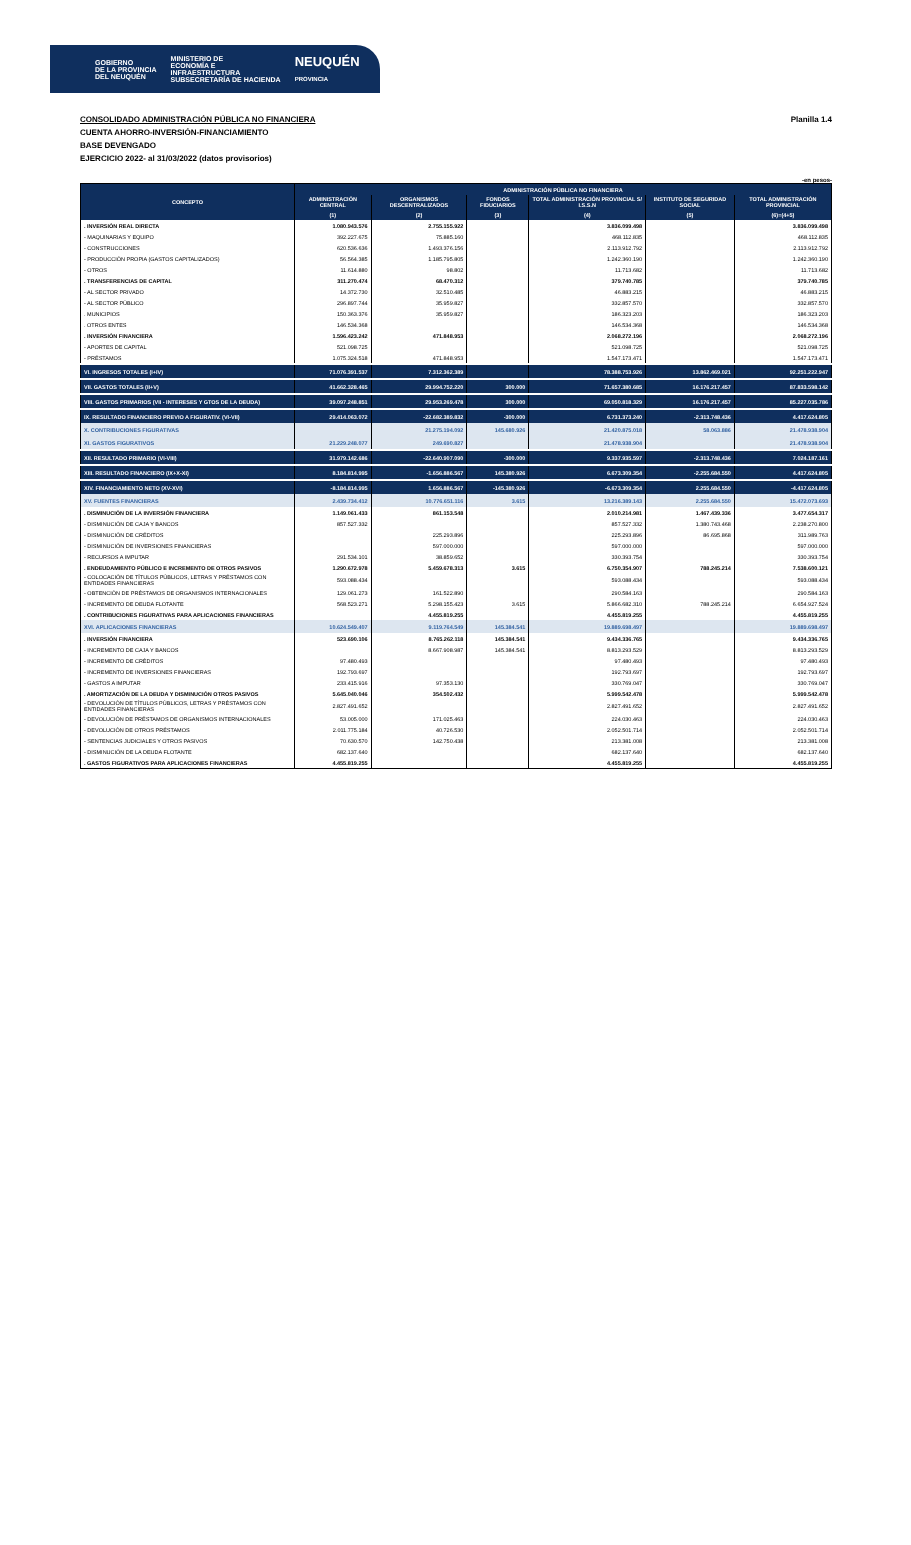GOBIERNO
DE LA PROVINCIA
DEL NEUQUÉN MINISTERIO DE
ECONOMÍA E
INFRAESTRUCTURA
SUBSECRETARÍA DE HACIENDA NEUQUÉN
PROVINCIA
CONSOLIDADO ADMINISTRACIÓN PÚBLICA NO FINANCIERA Planilla 1.4
CUENTA AHORRO-INVERSIÓN-FINANCIAMIENTO
BASE DEVENGADO
EJERCICIO 2022- al 31/03/2022 (datos provisorios)
-en pesos-
| CONCEPTO | ADMINISTRACIÓN PÚBLICA NO FINANCIERA | | | | | |
| --- | --- | --- | --- | --- | --- | --- |
| | ADMINISTRACIÓN CENTRAL | ORGANISMOS DESCENTRALIZADOS | FONDOS FIDUCIARIOS | TOTAL ADMINISTRACIÓN PROVINCIAL S/ I.S.S.N | INSTITUTO DE SEGURIDAD SOCIAL | TOTAL ADMINISTRACIÓN PROVINCIAL |
| | (1) | (2) | (3) | (4) | (5) | (6)=(4+5) |
| . INVERSIÓN REAL DIRECTA | 1.080.943.576 | 2.755.155.922 | | 3.836.099.498 | | 3.836.099.498 |
| - MAQUINARIAS Y EQUIPO | 392.227.675 | 75.885.160 | | 468.112.835 | | 468.112.835 |
| - CONSTRUCCIONES | 620.536.636 | 1.493.376.156 | | 2.113.912.792 | | 2.113.912.792 |
| - PRODUCCIÓN PROPIA (GASTOS CAPITALIZADOS) | 56.564.385 | 1.185.795.805 | | 1.242.360.190 | | 1.242.360.190 |
| - OTROS | 11.614.880 | 98.802 | | 11.713.682 | | 11.713.682 |
| . TRANSFERENCIAS DE CAPITAL | 311.270.474 | 68.470.312 | | 379.740.785 | | 379.740.785 |
| - AL SECTOR PRIVADO | 14.372.730 | 32.510.485 | | 46.883.215 | | 46.883.215 |
| - AL SECTOR PÚBLICO | 296.897.744 | 35.959.827 | | 332.857.570 | | 332.857.570 |
| . MUNICIPIOS | 150.363.376 | 35.959.827 | | 186.323.203 | | 186.323.203 |
| . OTROS ENTES | 146.534.368 | | | 146.534.368 | | 146.534.368 |
| . INVERSIÓN FINANCIERA | 1.596.423.242 | 471.848.953 | | 2.068.272.196 | | 2.068.272.196 |
| - APORTES DE CAPITAL | 521.098.725 | | | 521.098.725 | | 521.098.725 |
| - PRÉSTAMOS | 1.075.324.518 | 471.848.953 | | 1.547.173.471 | | 1.547.173.471 |
| VI. INGRESOS TOTALES (I+IV) | 71.076.391.537 | 7.312.362.389 | | 78.388.753.926 | 13.862.469.021 | 92.251.222.947 |
| VII. GASTOS TOTALES (II+V) | 41.662.328.465 | 29.994.752.220 | 300.000 | 71.657.380.685 | 16.176.217.457 | 87.833.598.142 |
| VIII. GASTOS PRIMARIOS (VII - INTERESES Y GTOS DE LA DEUDA) | 39.097.248.851 | 29.953.269.478 | 300.000 | 69.050.818.329 | 16.176.217.457 | 85.227.035.786 |
| IX. RESULTADO FINANCIERO PREVIO A FIGURATIV. (VI-VII) | 29.414.063.072 | -22.682.389.832 | -300.000 | 6.731.373.240 | -2.313.748.436 | 4.417.624.805 |
| X. CONTRIBUCIONES FIGURATIVAS | | 21.275.194.092 | 145.680.926 | 21.420.875.018 | 58.063.886 | 21.478.938.904 |
| XI. GASTOS FIGURATIVOS | 21.229.248.077 | 249.690.827 | | 21.478.938.904 | | 21.478.938.904 |
| XII. RESULTADO PRIMARIO (VI-VIII) | 31.979.142.686 | -22.640.907.090 | -300.000 | 9.337.935.597 | -2.313.748.436 | 7.024.187.161 |
| XIII. RESULTADO FINANCIERO (IX+X-XI) | 8.184.814.995 | -1.656.886.567 | 145.380.926 | 6.673.309.354 | -2.255.684.550 | 4.417.624.805 |
| XIV. FINANCIAMIENTO NETO (XV-XVI) | -8.184.814.995 | 1.656.886.567 | -145.380.926 | -6.673.309.354 | 2.255.684.550 | -4.417.624.805 |
| XV. FUENTES FINANCIERAS | 2.439.734.412 | 10.776.651.116 | 3.615 | 13.216.389.143 | 2.255.684.550 | 15.472.073.693 |
| . DISMINUCIÓN DE LA INVERSIÓN FINANCIERA | 1.149.061.433 | 861.153.548 | | 2.010.214.981 | 1.467.439.336 | 3.477.654.317 |
| - DISMINUCIÓN DE CAJA Y BANCOS | 857.527.332 | | | 857.527.332 | 1.380.743.468 | 2.238.270.800 |
| - DISMINUCIÓN DE CRÉDITOS | | 225.293.896 | | 225.293.896 | 86.695.868 | 311.989.763 |
| - DISMINUCIÓN DE INVERSIONES FINANCIERAS | | 597.000.000 | | 597.000.000 | | 597.000.000 |
| - RECURSOS A IMPUTAR | 291.534.101 | 38.859.652 | | 330.393.754 | | 330.393.754 |
| . ENDEUDAMIENTO PÚBLICO E INCREMENTO DE OTROS PASIVOS | 1.290.672.978 | 5.459.678.313 | 3.615 | 6.750.354.907 | 788.245.214 | 7.538.600.121 |
| - COLOCACIÓN DE TÍTULOS PÚBLICOS, LETRAS Y PRÉSTAMOS CON ENTIDADES FINANCIERAS | 593.088.434 | | | 593.088.434 | | 593.088.434 |
| - OBTENCIÓN DE PRÉSTAMOS DE ORGANISMOS INTERNACIONALES | 129.061.273 | 161.522.890 | | 290.584.163 | | 290.584.163 |
| - INCREMENTO DE DEUDA FLOTANTE | 568.523.271 | 5.298.155.423 | 3.615 | 5.866.682.310 | 788.245.214 | 6.654.927.524 |
| . CONTRIBUCIONES FIGURATIVAS PARA APLICACIONES FINANCIERAS | | 4.455.819.255 | | 4.455.819.255 | | 4.455.819.255 |
| XVI. APLICACIONES FINANCIERAS | 10.624.549.407 | 9.119.764.549 | 145.384.541 | 19.889.698.497 | | 19.889.698.497 |
| . INVERSIÓN FINANCIERA | 523.690.106 | 8.765.262.118 | 145.384.541 | 9.434.336.765 | | 9.434.336.765 |
| - INCREMENTO DE CAJA Y BANCOS | | 8.667.908.987 | 145.384.541 | 8.813.293.529 | | 8.813.293.529 |
| - INCREMENTO DE CRÉDITOS | 97.480.493 | | | 97.480.493 | | 97.480.493 |
| - INCREMENTO DE INVERSIONES FINANCIERAS | 192.793.697 | | | 192.793.697 | | 192.793.697 |
| - GASTOS A IMPUTAR | 233.415.916 | 97.353.130 | | 330.769.047 | | 330.769.047 |
| . AMORTIZACIÓN DE LA DEUDA Y DISMINUCIÓN OTROS PASIVOS | 5.645.040.046 | 354.502.432 | | 5.999.542.478 | | 5.999.542.478 |
| - DEVOLUCIÓN DE TÍTULOS PÚBLICOS, LETRAS Y PRÉSTAMOS CON ENTIDADES FINANCIERAS | 2.827.491.652 | | | 2.827.491.652 | | 2.827.491.652 |
| - DEVOLUCIÓN DE PRÉSTAMOS DE ORGANISMOS INTERNACIONALES | 53.005.000 | 171.025.463 | | 224.030.463 | | 224.030.463 |
| - DEVOLUCIÓN DE OTROS PRÉSTAMOS | 2.011.775.184 | 40.726.530 | | 2.052.501.714 | | 2.052.501.714 |
| - SENTENCIAS JUDICIALES Y OTROS PASIVOS | 70.630.570 | 142.750.438 | | 213.381.008 | | 213.381.008 |
| - DISMINUCIÓN DE LA DEUDA FLOTANTE | 682.137.640 | | | 682.137.640 | | 682.137.640 |
| . GASTOS FIGURATIVOS PARA APLICACIONES FINANCIERAS | 4.455.819.255 | | | 4.455.819.255 | | 4.455.819.255 |